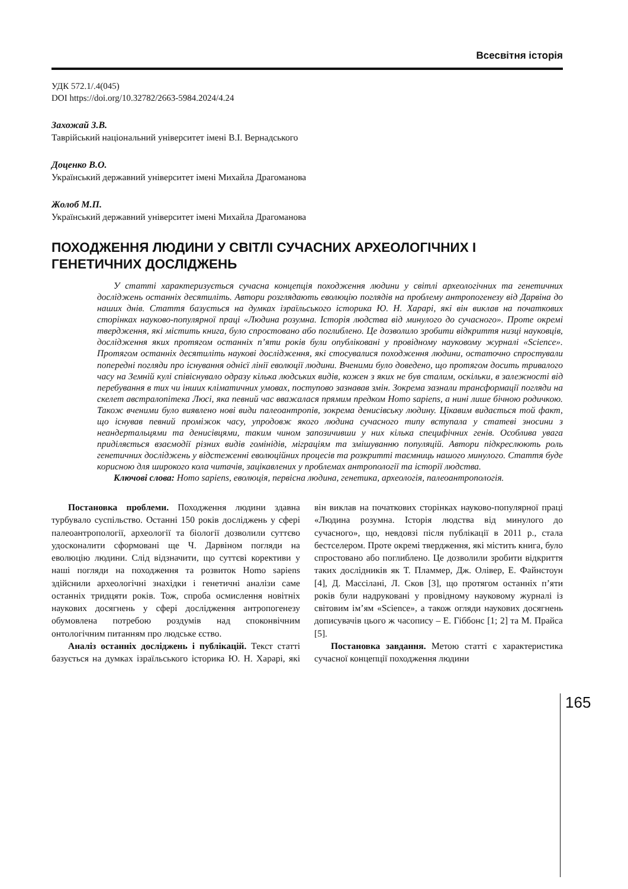Всесвітня історія
УДК 572.1/.4(045)
DOI https://doi.org/10.32782/2663-5984.2024/4.24
Захожай З.В.
Таврійський національний університет імені В.І. Вернадського
Доценко В.О.
Український державний університет імені Михайла Драгоманова
Жолоб М.П.
Український державний університет імені Михайла Драгоманова
ПОХОДЖЕННЯ ЛЮДИНИ У СВІТЛІ СУЧАСНИХ АРХЕОЛОГІЧНИХ І ГЕНЕТИЧНИХ ДОСЛІДЖЕНЬ
У статті характеризується сучасна концепція походження людини у світлі археологічних та генетичних досліджень останніх десятиліть. Автори розглядають еволюцію поглядів на проблему антропогенезу від Дарвіна до наших днів. Стаття базується на думках ізраїльського історика Ю. Н. Харарі, які він виклав на початкових сторінках науково-популярної праці «Людина розумна. Історія людства від минулого до сучасного». Проте окремі твердження, які містить книга, було спростовано або поглиблено. Це дозволило зробити відкриття низці науковців, дослідження яких протягом останніх п’яти років були опубліковані у провідному науковому журналі «Science». Протягом останніх десятиліть наукові дослідження, які стосувалися походження людини, остаточно спростували попередні погляди про існування однієї лінії еволюції людини. Вченими було доведено, що протягом досить тривалого часу на Земній кулі співіснувало одразу кілька людських видів, кожен з яких не був сталим, оскільки, в залежності від перебування в тих чи інших кліматичних умовах, поступово зазнавав змін. Зокрема зазнали трансформації погляди на скелет австралопітека Люсі, яка певний час вважалася прямим предком Homo sapiens, а нині лише бічною родичкою. Також вченими було виявлено нові види палеоантропів, зокрема денисівську людину. Цікавим видається той факт, що існував певний проміжок часу, упродовж якого людина сучасного типу вступала у статеві зносини з неандертальцями та денисівцями, таким чином запозичивши у них кілька специфічних генів. Особлива увага приділяється взаємодії різних видів гомінідів, міграціям та змішуванню популяцій. Автори підкреслюють роль генетичних досліджень у відстеженні еволюційних процесів та розкритті таємниць нашого минулого. Стаття буде корисною для широкого кола читачів, зацікавлених у проблемах антропології та історії людства.
Ключові слова: Homo sapiens, еволюція, первісна людина, генетика, археологія, палеоантропологія.
Постановка проблеми. Походження людини здавна турбувало суспільство. Останні 150 років досліджень у сфері палеоантропології, археології та біології дозволили суттєво удосконалити сформовані ще Ч. Дарвіном погляди на еволюцію людини. Слід відзначити, що суттєві корективи у наші погляди на походження та розвиток Homo sapiens здійснили археологічні знахідки і генетичні аналізи саме останніх тридцяти років. Тож, спроба осмислення новітніх наукових досягнень у сфері дослідження антропогенезу обумовлена потребою роздумів над споконвічним онтологічним питанням про людське єство.
Аналіз останніх досліджень і публікацій. Текст статті базується на думках ізраїльського історика Ю. Н. Харарі, які він виклав на початкових сторінках науково-популярної праці «Людина розумна. Історія людства від минулого до сучасного», що, невдовзі після публікації в 2011 р., стала бестселером. Проте окремі твердження, які містить книга, було спростовано або поглиблено. Це дозволили зробити відкриття таких дослідників як Т. Пламмер, Дж. Олівер, Е. Файнстоун [4], Д. Массілані, Л. Сков [3], що протягом останніх п’яти років були надруковані у провідному науковому журналі із світовим ім’ям «Science», а також огляди наукових досягнень дописувачів цього ж часопису – Е. Гіббонс [1; 2] та М. Прайса [5].
Постановка завдання. Метою статті є характеристика сучасної концепції походження людини
165